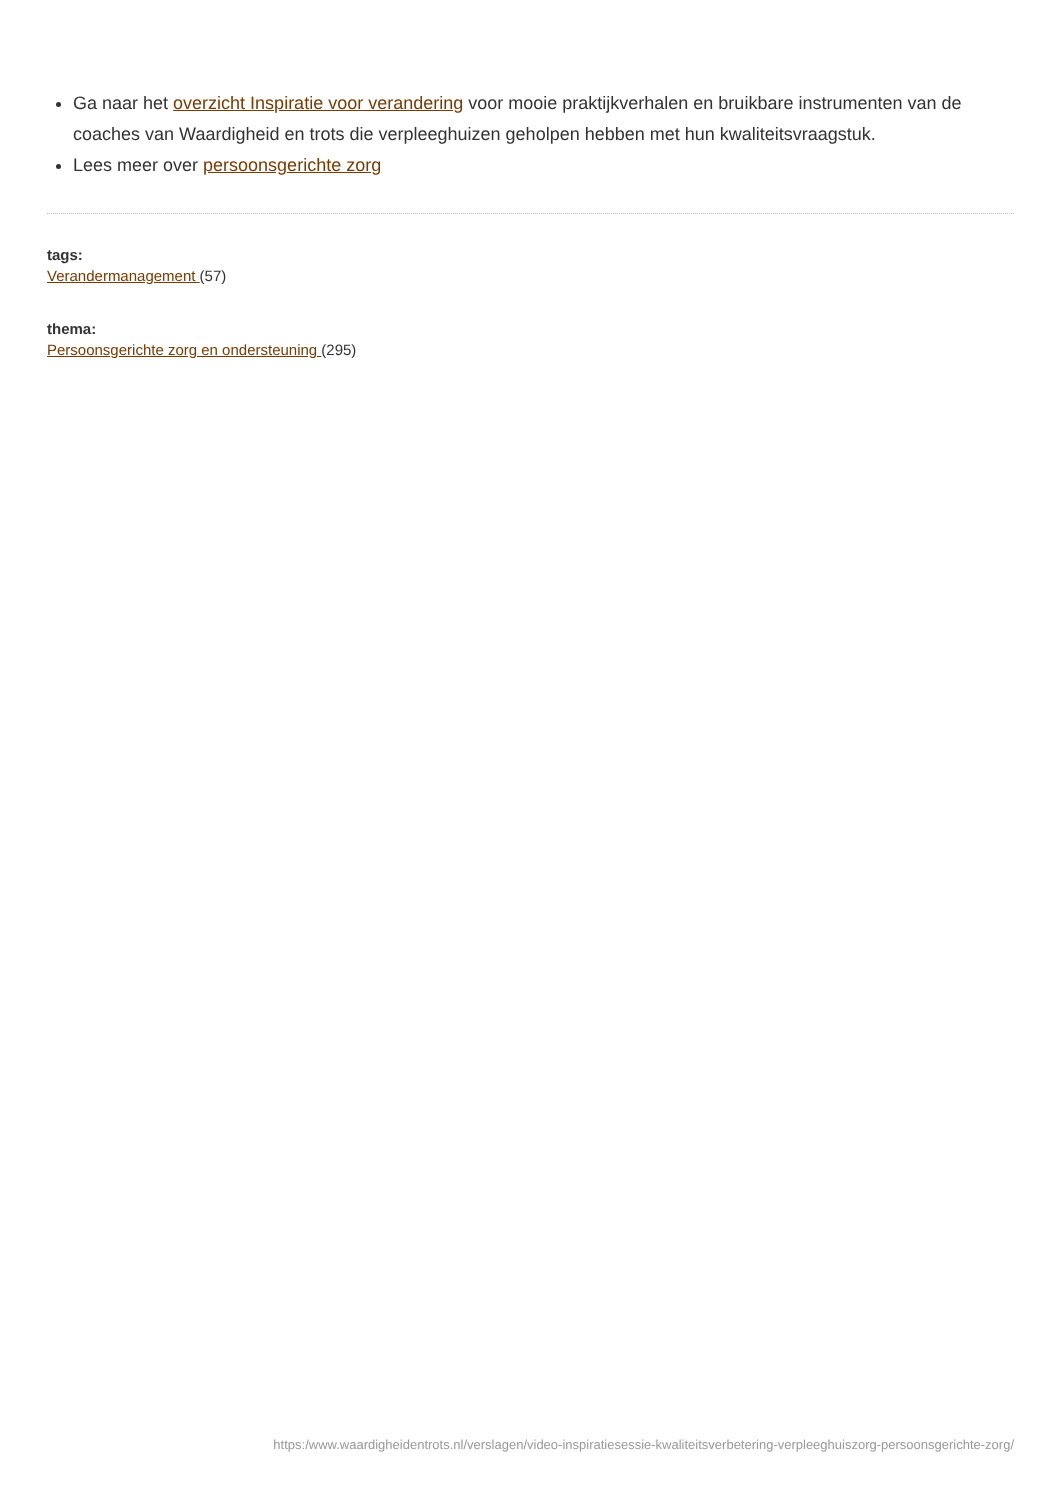Ga naar het overzicht Inspiratie voor verandering voor mooie praktijkverhalen en bruikbare instrumenten van de coaches van Waardigheid en trots die verpleeghuizen geholpen hebben met hun kwaliteitsvraagstuk.
Lees meer over persoonsgerichte zorg
tags:
Verandermanagement (57)
thema:
Persoonsgerichte zorg en ondersteuning (295)
https:/www.waardigheidentrots.nl/verslagen/video-inspiratiesessie-kwaliteitsverbetering-verpleeghuiszorg-persoonsgerichte-zorg/